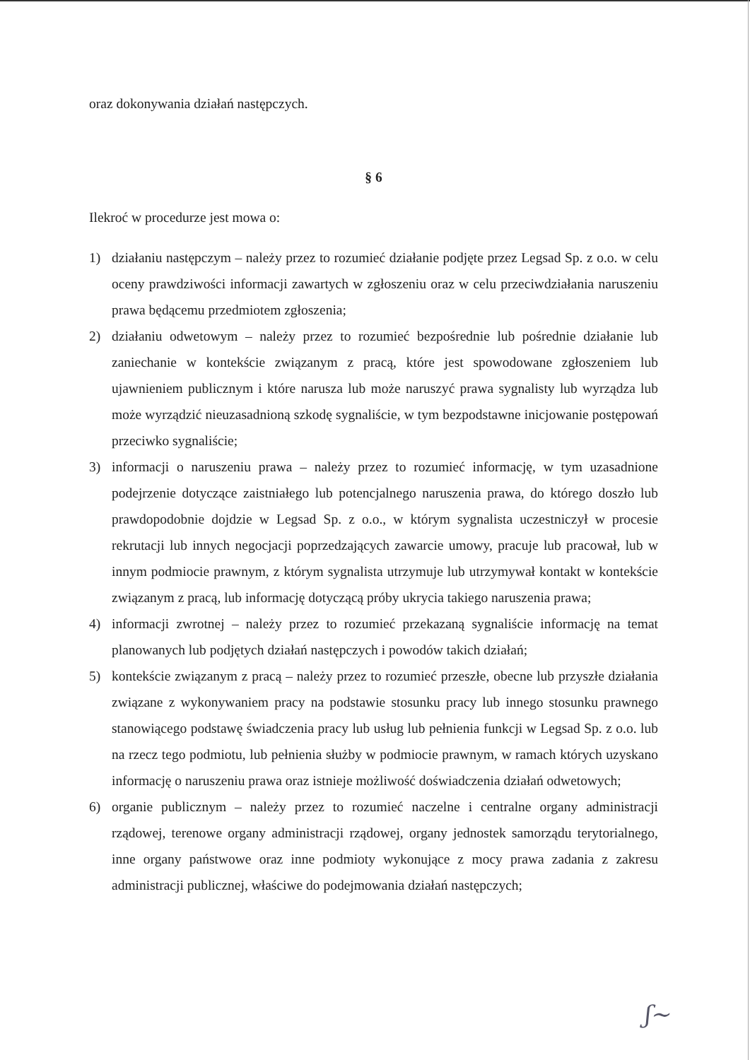oraz dokonywania działań następczych.
§ 6
Ilekroć w procedurze jest mowa o:
1) działaniu następczym – należy przez to rozumieć działanie podjęte przez Legsad Sp. z o.o. w celu oceny prawdziwości informacji zawartych w zgłoszeniu oraz w celu przeciwdziałania naruszeniu prawa będącemu przedmiotem zgłoszenia;
2) działaniu odwetowym – należy przez to rozumieć bezpośrednie lub pośrednie działanie lub zaniechanie w kontekście związanym z pracą, które jest spowodowane zgłoszeniem lub ujawnieniem publicznym i które narusza lub może naruszyć prawa sygnalisty lub wyrządza lub może wyrządzić nieuzasadnioną szkodę sygnaliście, w tym bezpodstawne inicjowanie postępowań przeciwko sygnaliście;
3) informacji o naruszeniu prawa – należy przez to rozumieć informację, w tym uzasadnione podejrzenie dotyczące zaistniałego lub potencjalnego naruszenia prawa, do którego doszło lub prawdopodobnie dojdzie w Legsad Sp. z o.o., w którym sygnalista uczestniczył w procesie rekrutacji lub innych negocjacji poprzedzających zawarcie umowy, pracuje lub pracował, lub w innym podmiocie prawnym, z którym sygnalista utrzymuje lub utrzymywał kontakt w kontekście związanym z pracą, lub informację dotyczącą próby ukrycia takiego naruszenia prawa;
4) informacji zwrotnej – należy przez to rozumieć przekazaną sygnaliście informację na temat planowanych lub podjętych działań następczych i powodów takich działań;
5) kontekście związanym z pracą – należy przez to rozumieć przeszłe, obecne lub przyszłe działania związane z wykonywaniem pracy na podstawie stosunku pracy lub innego stosunku prawnego stanowiącego podstawę świadczenia pracy lub usług lub pełnienia funkcji w Legsad Sp. z o.o. lub na rzecz tego podmiotu, lub pełnienia służby w podmiocie prawnym, w ramach których uzyskano informację o naruszeniu prawa oraz istnieje możliwość doświadczenia działań odwetowych;
6) organie publicznym – należy przez to rozumieć naczelne i centralne organy administracji rządowej, terenowe organy administracji rządowej, organy jednostek samorządu terytorialnego, inne organy państwowe oraz inne podmioty wykonujące z mocy prawa zadania z zakresu administracji publicznej, właściwe do podejmowania działań następczych;
ʃ~